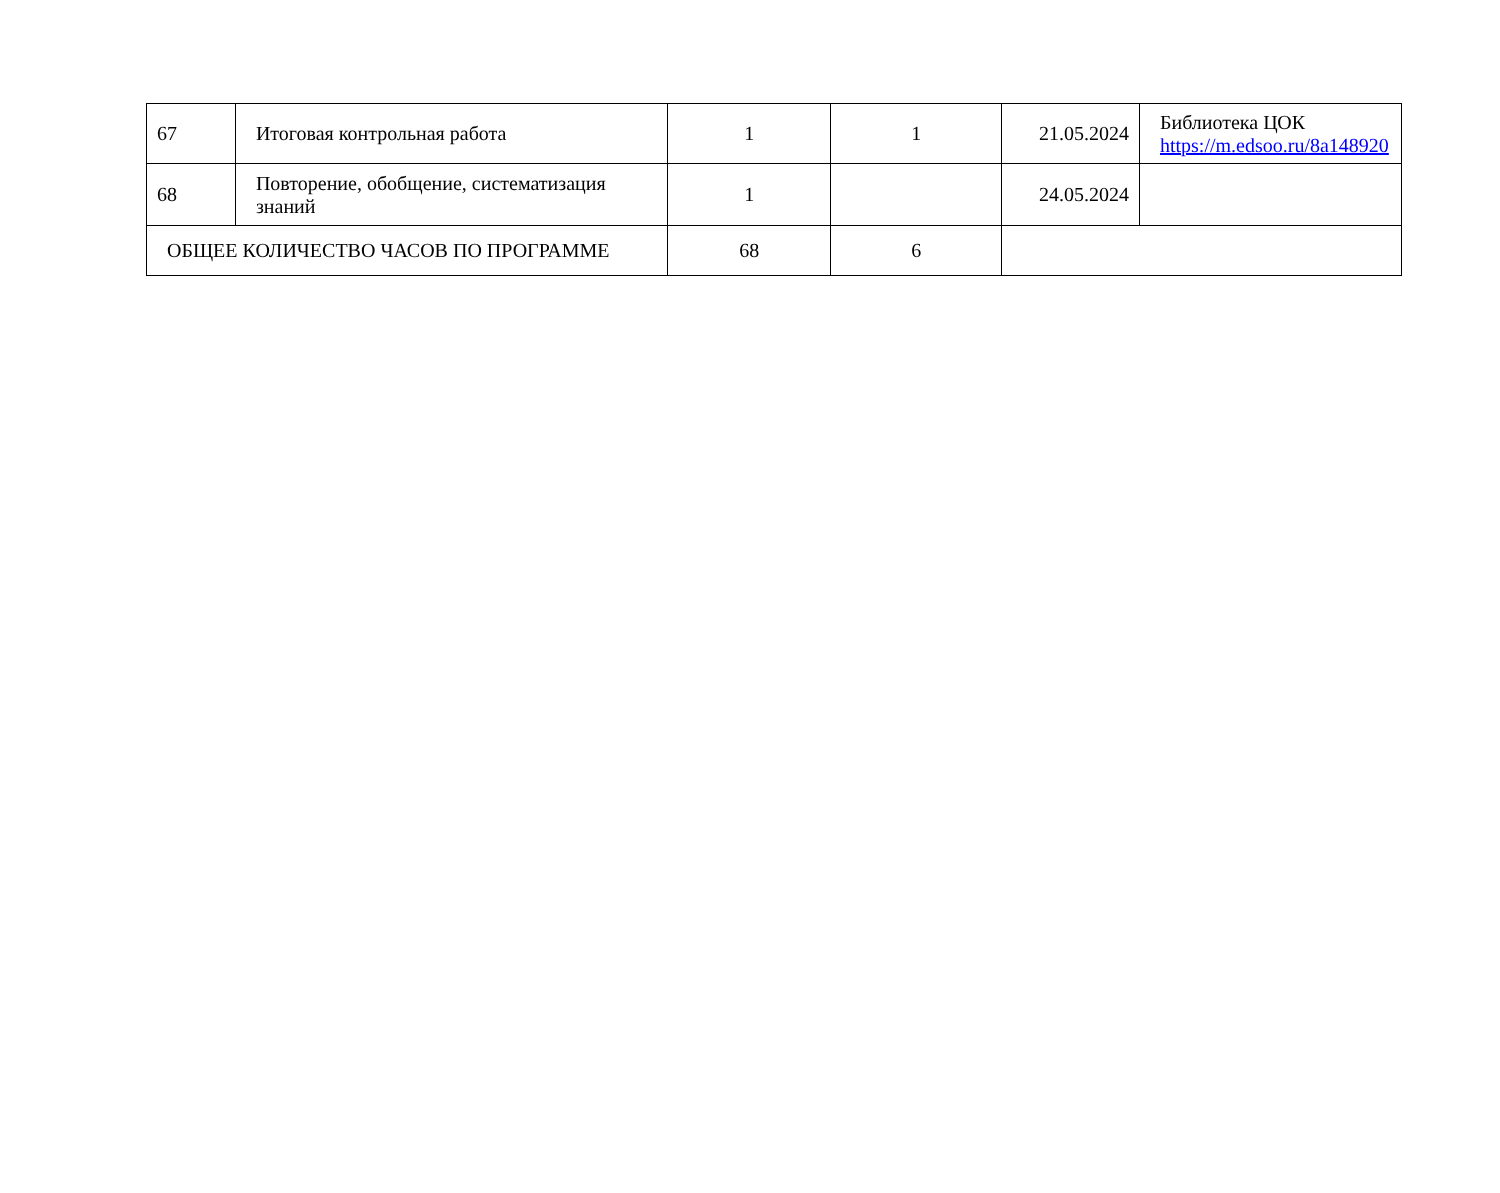| 67 | Итоговая контрольная работа | 1 | 1 | 21.05.2024 | Библиотека ЦОК https://m.edsoo.ru/8a148920 |
| 68 | Повторение, обобщение, систематизация знаний | 1 | | 24.05.2024 | |
| ОБЩЕЕ КОЛИЧЕСТВО ЧАСОВ ПО ПРОГРАММЕ | | 68 | 6 | | |